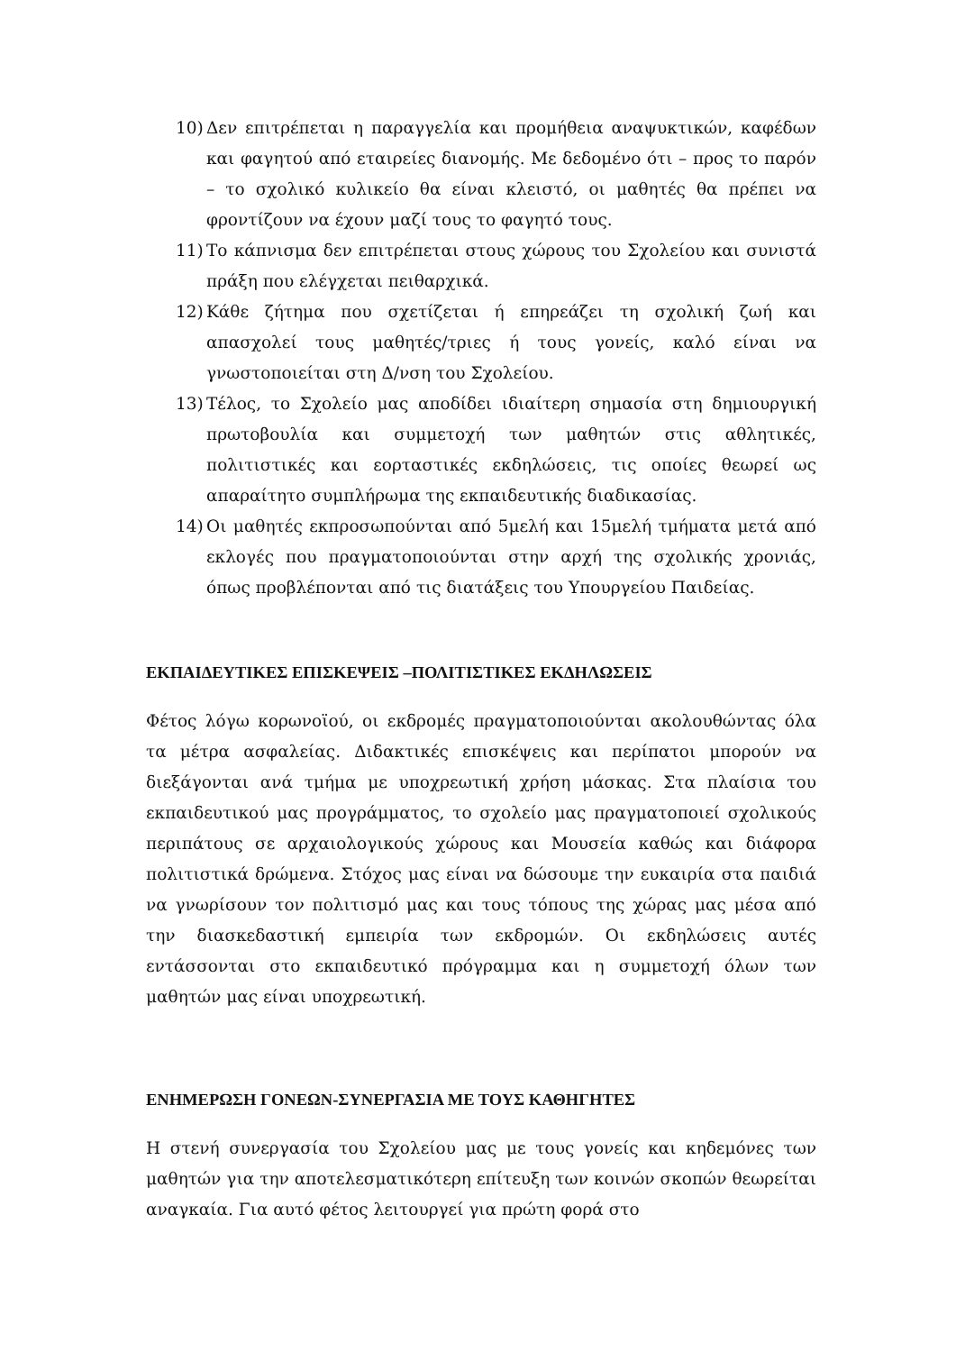10) Δεν επιτρέπεται η παραγγελία και προμήθεια αναψυκτικών, καφέδων και φαγητού από εταιρείες διανομής. Με δεδομένο ότι – προς το παρόν – το σχολικό κυλικείο θα είναι κλειστό, οι μαθητές θα πρέπει να φροντίζουν να έχουν μαζί τους το φαγητό τους.
11) Το κάπνισμα δεν επιτρέπεται στους χώρους του Σχολείου και συνιστά πράξη που ελέγχεται πειθαρχικά.
12) Κάθε ζήτημα που σχετίζεται ή επηρεάζει τη σχολική ζωή και απασχολεί τους μαθητές/τριες ή τους γονείς, καλό είναι να γνωστοποιείται στη Δ/νση του Σχολείου.
13) Τέλος, το Σχολείο μας αποδίδει ιδιαίτερη σημασία στη δημιουργική πρωτοβουλία και συμμετοχή των μαθητών στις αθλητικές, πολιτιστικές και εορταστικές εκδηλώσεις, τις οποίες θεωρεί ως απαραίτητο συμπλήρωμα της εκπαιδευτικής διαδικασίας.
14) Οι μαθητές εκπροσωπούνται από 5μελή και 15μελή τμήματα μετά από εκλογές που πραγματοποιούνται στην αρχή της σχολικής χρονιάς, όπως προβλέπονται από τις διατάξεις του Υπουργείου Παιδείας.
ΕΚΠΑΙΔΕΥΤΙΚΕΣ ΕΠΙΣΚΕΨΕΙΣ –ΠΟΛΙΤΙΣΤΙΚΕΣ ΕΚΔΗΛΩΣΕΙΣ
Φέτος λόγω κορωνοϊού, οι εκδρομές πραγματοποιούνται ακολουθώντας όλα τα μέτρα ασφαλείας. Διδακτικές επισκέψεις και περίπατοι μπορούν να διεξάγονται ανά τμήμα με υποχρεωτική χρήση μάσκας. Στα πλαίσια του εκπαιδευτικού μας προγράμματος, το σχολείο μας πραγματοποιεί σχολικούς περιπάτους σε αρχαιολογικούς χώρους και Μουσεία καθώς και διάφορα πολιτιστικά δρώμενα. Στόχος μας είναι να δώσουμε την ευκαιρία στα παιδιά να γνωρίσουν τον πολιτισμό μας και τους τόπους της χώρας μας μέσα από την διασκεδαστική εμπειρία των εκδρομών. Οι εκδηλώσεις αυτές εντάσσονται στο εκπαιδευτικό πρόγραμμα και η συμμετοχή όλων των μαθητών μας είναι υποχρεωτική.
ΕΝΗΜΕΡΩΣΗ ΓΟΝΕΩΝ-ΣΥΝΕΡΓΑΣΙΑ ΜΕ ΤΟΥΣ ΚΑΘΗΓΗΤΕΣ
Η στενή συνεργασία του Σχολείου μας με τους γονείς και κηδεμόνες των μαθητών για την αποτελεσματικότερη επίτευξη των κοινών σκοπών θεωρείται αναγκαία. Για αυτό φέτος λειτουργεί για πρώτη φορά στο